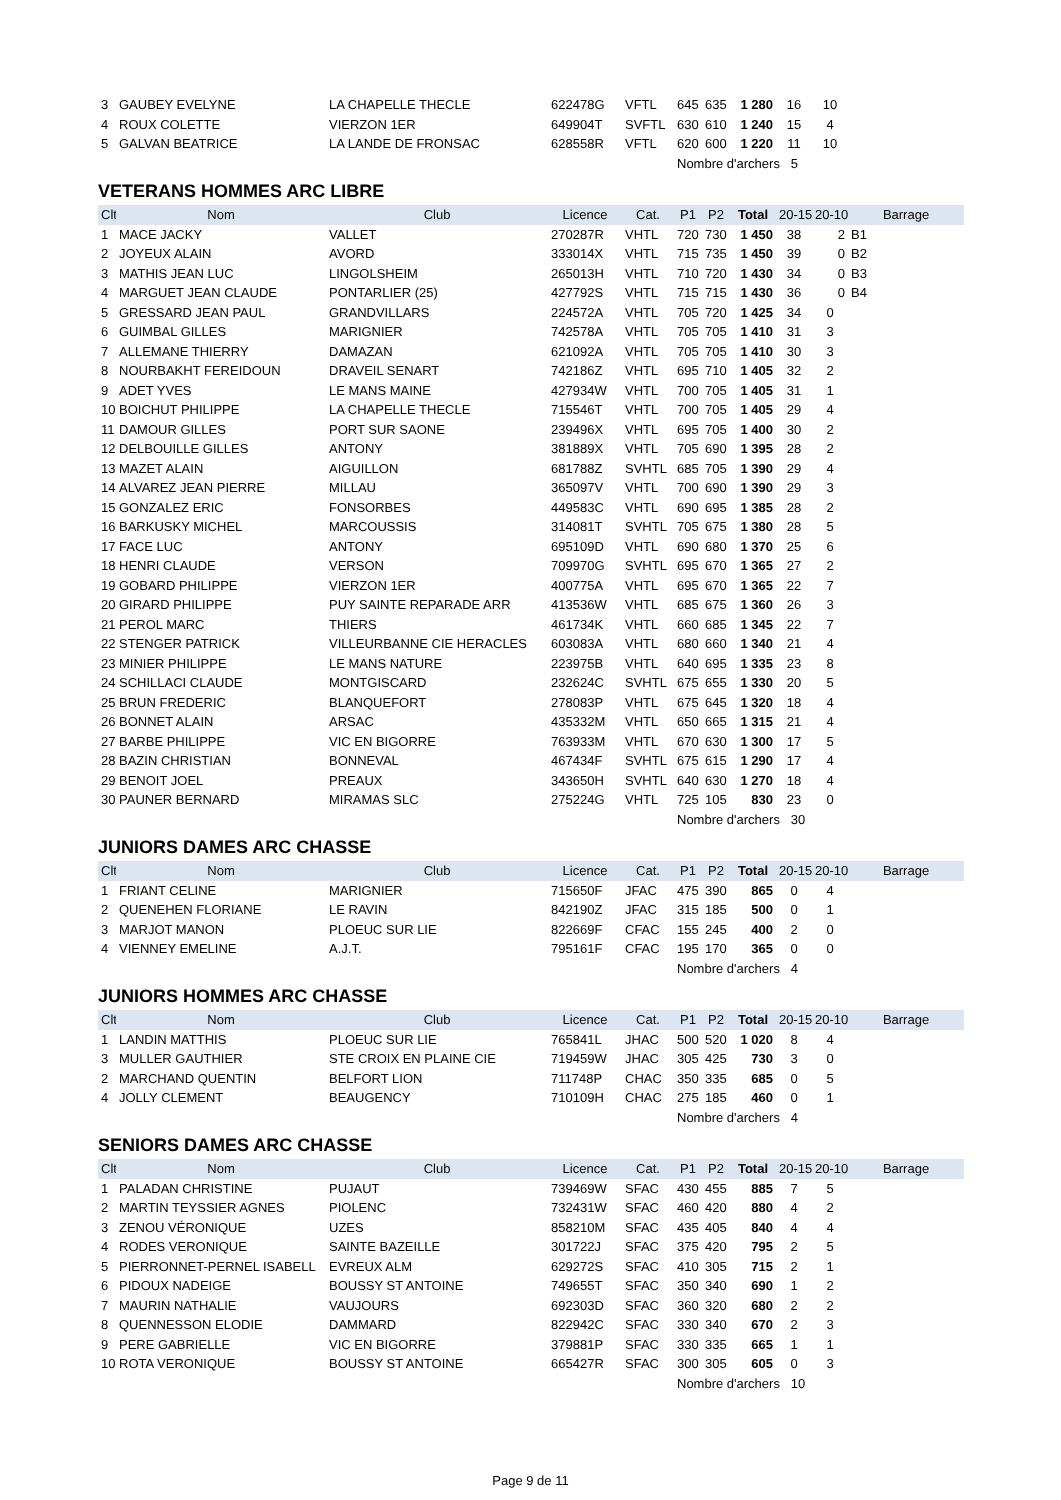| 3 | GAUBEY EVELYNE | LA CHAPELLE THECLE | 622478G | VFTL | 645 | 635 | 1 280 | 16 | 10 | |
| 4 | ROUX COLETTE | VIERZON 1ER | 649904T | SVFTL | 630 | 610 | 1 240 | 15 | 4 | |
| 5 | GALVAN BEATRICE | LA LANDE DE FRONSAC | 628558R | VFTL | 620 | 600 | 1 220 | 11 | 10 | |
| | | | | | Nombre d'archers 5 | | | | | |
VETERANS HOMMES ARC LIBRE
| Clt | Nom | Club | Licence | Cat. | P1 | P2 | Total | 20-15 | 20-10 | Barrage |
| --- | --- | --- | --- | --- | --- | --- | --- | --- | --- | --- |
| 1 | MACE JACKY | VALLET | 270287R | VHTL | 720 | 730 | 1 450 | 38 | 2 | B1 |
| 2 | JOYEUX ALAIN | AVORD | 333014X | VHTL | 715 | 735 | 1 450 | 39 | 0 | B2 |
| 3 | MATHIS JEAN LUC | LINGOLSHEIM | 265013H | VHTL | 710 | 720 | 1 430 | 34 | 0 | B3 |
| 4 | MARGUET JEAN CLAUDE | PONTARLIER (25) | 427792S | VHTL | 715 | 715 | 1 430 | 36 | 0 | B4 |
| 5 | GRESSARD JEAN PAUL | GRANDVILLARS | 224572A | VHTL | 705 | 720 | 1 425 | 34 | 0 | |
| 6 | GUIMBAL GILLES | MARIGNIER | 742578A | VHTL | 705 | 705 | 1 410 | 31 | 3 | |
| 7 | ALLEMANE THIERRY | DAMAZAN | 621092A | VHTL | 705 | 705 | 1 410 | 30 | 3 | |
| 8 | NOURBAKHT FEREIDOUN | DRAVEIL SENART | 742186Z | VHTL | 695 | 710 | 1 405 | 32 | 2 | |
| 9 | ADET YVES | LE MANS MAINE | 427934W | VHTL | 700 | 705 | 1 405 | 31 | 1 | |
| 10 | BOICHUT PHILIPPE | LA CHAPELLE THECLE | 715546T | VHTL | 700 | 705 | 1 405 | 29 | 4 | |
| 11 | DAMOUR GILLES | PORT SUR SAONE | 239496X | VHTL | 695 | 705 | 1 400 | 30 | 2 | |
| 12 | DELBOUILLE GILLES | ANTONY | 381889X | VHTL | 705 | 690 | 1 395 | 28 | 2 | |
| 13 | MAZET ALAIN | AIGUILLON | 681788Z | SVHTL | 685 | 705 | 1 390 | 29 | 4 | |
| 14 | ALVAREZ JEAN PIERRE | MILLAU | 365097V | VHTL | 700 | 690 | 1 390 | 29 | 3 | |
| 15 | GONZALEZ ERIC | FONSORBES | 449583C | VHTL | 690 | 695 | 1 385 | 28 | 2 | |
| 16 | BARKUSKY MICHEL | MARCOUSSIS | 314081T | SVHTL | 705 | 675 | 1 380 | 28 | 5 | |
| 17 | FACE LUC | ANTONY | 695109D | VHTL | 690 | 680 | 1 370 | 25 | 6 | |
| 18 | HENRI CLAUDE | VERSON | 709970G | SVHTL | 695 | 670 | 1 365 | 27 | 2 | |
| 19 | GOBARD PHILIPPE | VIERZON 1ER | 400775A | VHTL | 695 | 670 | 1 365 | 22 | 7 | |
| 20 | GIRARD PHILIPPE | PUY SAINTE REPARADE ARR | 413536W | VHTL | 685 | 675 | 1 360 | 26 | 3 | |
| 21 | PEROL MARC | THIERS | 461734K | VHTL | 660 | 685 | 1 345 | 22 | 7 | |
| 22 | STENGER PATRICK | VILLEURBANNE CIE HERACLES | 603083A | VHTL | 680 | 660 | 1 340 | 21 | 4 | |
| 23 | MINIER PHILIPPE | LE MANS NATURE | 223975B | VHTL | 640 | 695 | 1 335 | 23 | 8 | |
| 24 | SCHILLACI CLAUDE | MONTGISCARD | 232624C | SVHTL | 675 | 655 | 1 330 | 20 | 5 | |
| 25 | BRUN FREDERIC | BLANQUEFORT | 278083P | VHTL | 675 | 645 | 1 320 | 18 | 4 | |
| 26 | BONNET ALAIN | ARSAC | 435332M | VHTL | 650 | 665 | 1 315 | 21 | 4 | |
| 27 | BARBE PHILIPPE | VIC EN BIGORRE | 763933M | VHTL | 670 | 630 | 1 300 | 17 | 5 | |
| 28 | BAZIN CHRISTIAN | BONNEVAL | 467434F | SVHTL | 675 | 615 | 1 290 | 17 | 4 | |
| 29 | BENOIT JOEL | PREAUX | 343650H | SVHTL | 640 | 630 | 1 270 | 18 | 4 | |
| 30 | PAUNER BERNARD | MIRAMAS SLC | 275224G | VHTL | 725 | 105 | 830 | 23 | 0 | |
| | | | | | Nombre d'archers 30 | | | | | |
JUNIORS DAMES ARC CHASSE
| Clt | Nom | Club | Licence | Cat. | P1 | P2 | Total | 20-15 | 20-10 | Barrage |
| --- | --- | --- | --- | --- | --- | --- | --- | --- | --- | --- |
| 1 | FRIANT CELINE | MARIGNIER | 715650F | JFAC | 475 | 390 | 865 | 0 | 4 | |
| 2 | QUENEHEN FLORIANE | LE RAVIN | 842190Z | JFAC | 315 | 185 | 500 | 0 | 1 | |
| 3 | MARJOT MANON | PLOEUC SUR LIE | 822669F | CFAC | 155 | 245 | 400 | 2 | 0 | |
| 4 | VIENNEY EMELINE | A.J.T. | 795161F | CFAC | 195 | 170 | 365 | 0 | 0 | |
| | | | | | Nombre d'archers 4 | | | | | |
JUNIORS HOMMES ARC CHASSE
| Clt | Nom | Club | Licence | Cat. | P1 | P2 | Total | 20-15 | 20-10 | Barrage |
| --- | --- | --- | --- | --- | --- | --- | --- | --- | --- | --- |
| 1 | LANDIN MATTHIS | PLOEUC SUR LIE | 765841L | JHAC | 500 | 520 | 1 020 | 8 | 4 | |
| 3 | MULLER GAUTHIER | STE CROIX EN PLAINE CIE | 719459W | JHAC | 305 | 425 | 730 | 3 | 0 | |
| 2 | MARCHAND QUENTIN | BELFORT LION | 711748P | CHAC | 350 | 335 | 685 | 0 | 5 | |
| 4 | JOLLY CLEMENT | BEAUGENCY | 710109H | CHAC | 275 | 185 | 460 | 0 | 1 | |
| | | | | | Nombre d'archers 4 | | | | | |
SENIORS DAMES ARC CHASSE
| Clt | Nom | Club | Licence | Cat. | P1 | P2 | Total | 20-15 | 20-10 | Barrage |
| --- | --- | --- | --- | --- | --- | --- | --- | --- | --- | --- |
| 1 | PALADAN CHRISTINE | PUJAUT | 739469W | SFAC | 430 | 455 | 885 | 7 | 5 | |
| 2 | MARTIN TEYSSIER AGNES | PIOLENC | 732431W | SFAC | 460 | 420 | 880 | 4 | 2 | |
| 3 | ZENOU VÉRONIQUE | UZES | 858210M | SFAC | 435 | 405 | 840 | 4 | 4 | |
| 4 | RODES VERONIQUE | SAINTE BAZEILLE | 301722J | SFAC | 375 | 420 | 795 | 2 | 5 | |
| 5 | PIERRONNET-PERNEL ISABELL | EVREUX ALM | 629272S | SFAC | 410 | 305 | 715 | 2 | 1 | |
| 6 | PIDOUX NADEIGE | BOUSSY ST ANTOINE | 749655T | SFAC | 350 | 340 | 690 | 1 | 2 | |
| 7 | MAURIN NATHALIE | VAUJOURS | 692303D | SFAC | 360 | 320 | 680 | 2 | 2 | |
| 8 | QUENNESSON ELODIE | DAMMARD | 822942C | SFAC | 330 | 340 | 670 | 2 | 3 | |
| 9 | PERE GABRIELLE | VIC EN BIGORRE | 379881P | SFAC | 330 | 335 | 665 | 1 | 1 | |
| 10 | ROTA VERONIQUE | BOUSSY ST ANTOINE | 665427R | SFAC | 300 | 305 | 605 | 0 | 3 | |
| | | | | | Nombre d'archers 10 | | | | | |
Page 9 de 11